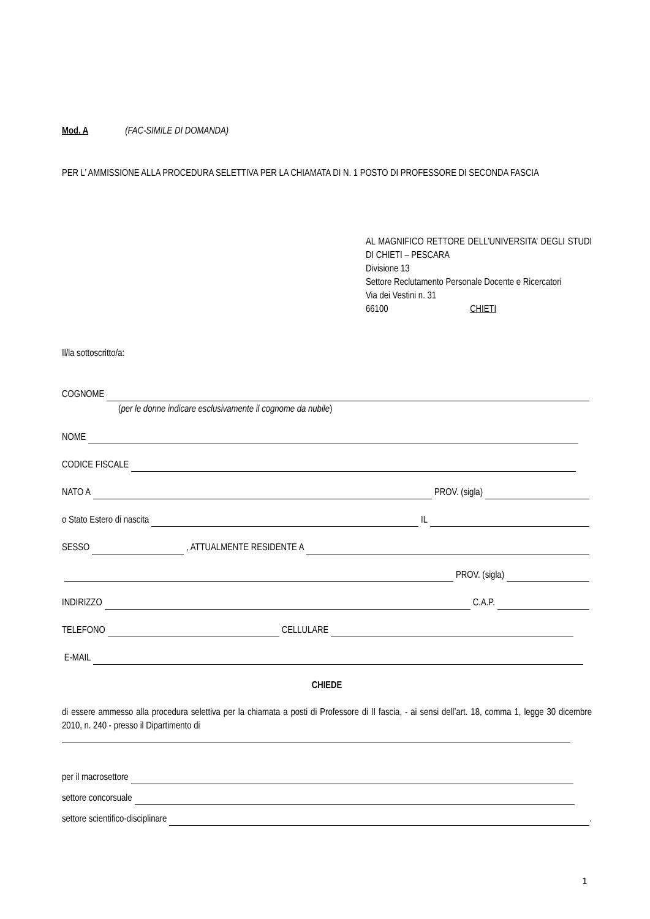Mod. A (FAC-SIMILE DI DOMANDA)
PER L’ AMMISSIONE ALLA PROCEDURA SELETTIVA PER LA CHIAMATA DI N. 1 POSTO DI PROFESSORE DI SECONDA FASCIA
AL MAGNIFICO RETTORE DELL’UNIVERSITA’ DEGLI STUDI DI CHIETI – PESCARA
Divisione 13
Settore Reclutamento Personale Docente e Ricercatori
Via dei Vestini n. 31
66100 CHIETI
Il/la sottoscritto/a:
COGNOME
(per le donne indicare esclusivamente il cognome da nubile)
NOME
CODICE FISCALE
NATO A PROV. (sigla)
o Stato Estero di nascita IL
SESSO , ATTUALMENTE RESIDENTE A
PROV. (sigla)
INDIRIZZO C.A.P.
TELEFONO CELLULARE
E-MAIL
CHIEDE
di essere ammesso alla procedura selettiva per la chiamata a posti di Professore di II fascia, - ai sensi dell’art. 18, comma 1, legge 30 dicembre 2010, n. 240 - presso il Dipartimento di
per il macrosettore
settore concorsuale
settore scientifico-disciplinare .
1